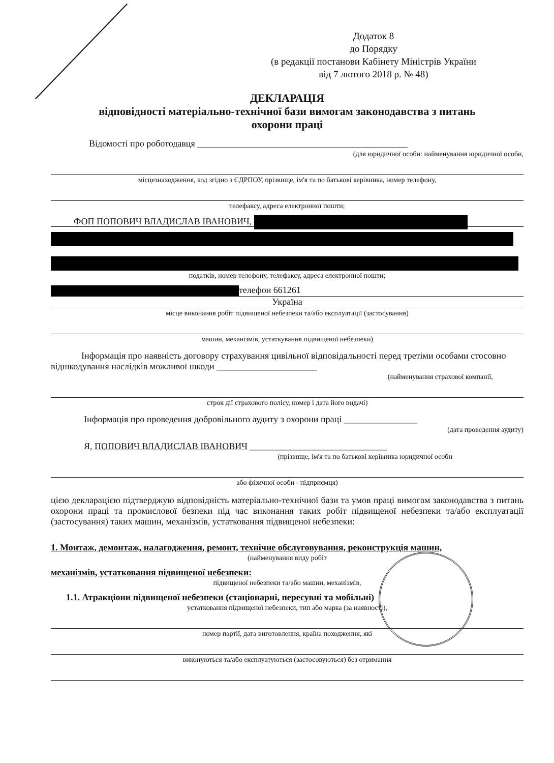Додаток 8
до Порядку
(в редакції постанови Кабінету Міністрів України
від 7 лютого 2018 р. № 48)
ДЕКЛАРАЦІЯ
відповідності матеріально-технічної бази вимогам законодавства з питань
охорони праці
Відомості про роботодавця ______________________________________________
(для юридичної особи: найменування юридичної особи,
місцезнаходження, код згідно з ЄДРПОУ, прізвище, ім'я та по батькові керівника, номер телефону,
телефаксу, адреса електронної пошти;
ФОП ПОПОВИЧ ВЛАДИСЛАВ ІВАНОВИЧ,
податків, номер телефону, телефаксу, адреса електронної пошти;
телефон 661261
Україна
місце виконання робіт підвищеної небезпеки та/або експлуатації (застосування)
машин, механізмів, устаткування підвищеної небезпеки)
Інформація про наявність договору страхування цивільної відповідальності перед третіми особами стосовно відшкодування наслідків можливої шкоди ______________________
(найменування страхової компанії,
строк дії страхового полісу, номер і дата його видачі)
Інформація про проведення добровільного аудиту з охорони праці ________________
(дата проведення аудиту)
Я, ПОПОВИЧ ВЛАДИСЛАВ ІВАНОВИЧ ______________________________
(прізвище, ім'я та по батькові керівника юридичної особи
або фізичної особи - підприємця)
цією декларацією підтверджую відповідність матеріально-технічної бази та умов праці вимогам законодавства з питань охорони праці та промислової безпеки під час виконання таких робіт підвищеної небезпеки та/або експлуатації (застосування) таких машин, механізмів, устатковання підвищеної небезпеки:
1. Монтаж, демонтаж, налагодження, ремонт, технічне обслуговування, реконструкція машин,
(найменування виду робіт
механізмів, устатковання підвищеної небезпеки:
підвищеної небезпеки та/або машин, механізмів,
1.1. Атракціони підвищеної небезпеки (стаціонарні, пересувні та мобільні)
устатковання підвищеної небезпеки, тип або марка (за наявності),
номер партії, дата виготовлення, країна походження, які
виконуються та/або експлуатуються (застосовуються) без отримання